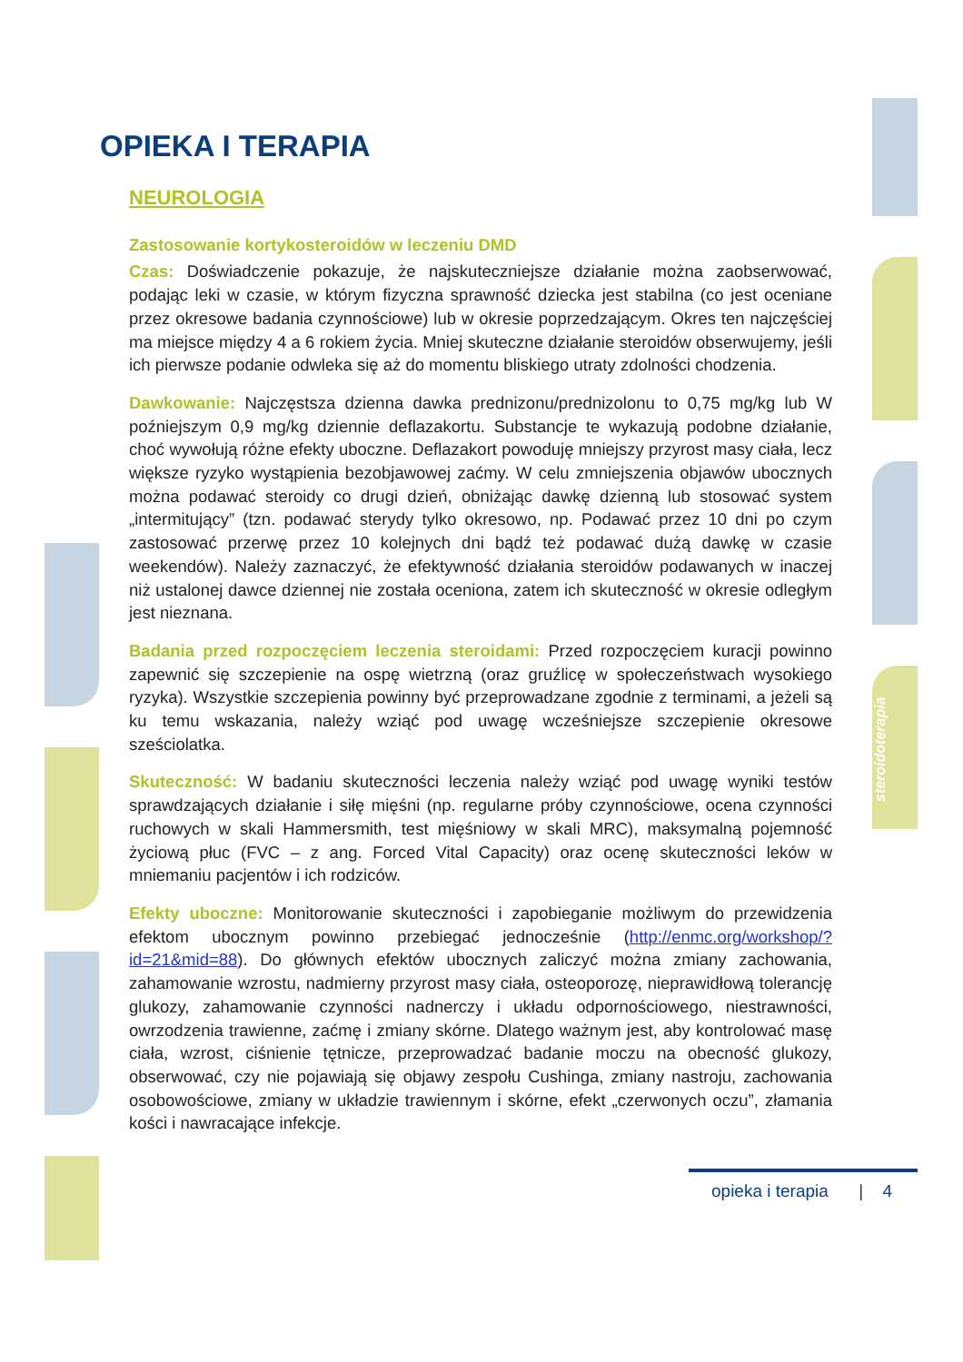OPIEKA I TERAPIA
NEUROLOGIA
Zastosowanie kortykosteroidów w leczeniu DMD
Czas: Doświadczenie pokazuje, że najskuteczniejsze działanie można zaobserwować, podając leki w czasie, w którym fizyczna sprawność dziecka jest stabilna (co jest oceniane przez okresowe badania czynnościowe) lub w okresie poprzedzającym. Okres ten najczęściej ma miejsce między 4 a 6 rokiem życia. Mniej skuteczne działanie steroidów obserwujemy, jeśli ich pierwsze podanie odwleka się aż do momentu bliskiego utraty zdolności chodzenia.
Dawkowanie: Najczęstsza dzienna dawka prednizonu/prednizolonu to 0,75 mg/kg lub W poźniejszym 0,9 mg/kg dziennie deflazakortu. Substancje te wykazują podobne działanie, choć wywołują różne efekty uboczne. Deflazakort powoduję mniejszy przyrost masy ciała, lecz większe ryzyko wystąpienia bezobjawowej zaćmy. W celu zmniejszenia objawów ubocznych można podawać steroidy co drugi dzień, obniżając dawkę dzienną lub stosować system „intermitujący” (tzn. podawać sterydy tylko okresowo, np. Podawać przez 10 dni po czym zastosować przerwę przez 10 kolejnych dni bądź też podawać dużą dawkę w czasie weekendów). Należy zaznaczyć, że efektywność działania steroidów podawanych w inaczej niż ustalonej dawce dziennej nie została oceniona, zatem ich skuteczność w okresie odległym jest nieznana.
Badania przed rozpoczęciem leczenia steroidami: Przed rozpoczęciem kuracji powinno zapewnić się szczepienie na ospę wietrzną (oraz gruźlicę w społeczeństwach wysokiego ryzyka). Wszystkie szczepienia powinny być przeprowadzane zgodnie z terminami, a jeżeli są ku temu wskazania, należy wziąć pod uwagę wcześniejsze szczepienie okresowe sześciolatka.
Skuteczność: W badaniu skuteczności leczenia należy wziąć pod uwagę wyniki testów sprawdzających działanie i siłę mięśni (np. regularne próby czynnościowe, ocena czynności ruchowych w skali Hammersmith, test mięśniowy w skali MRC), maksymalną pojemność życiową płuc (FVC – z ang. Forced Vital Capacity) oraz ocenę skuteczności leków w mniemaniu pacjentów i ich rodziców.
Efekty uboczne: Monitorowanie skuteczności i zapobieganie możliwym do przewidzenia efektom ubocznym powinno przebiegać jednocześnie (http://enmc.org/workshop/?id=21&mid=88). Do głównych efektów ubocznych zaliczyć można zmiany zachowania, zahamowanie wzrostu, nadmierny przyrost masy ciała, osteoporozę, nieprawidłową tolerancję glukozy, zahamowanie czynności nadnerczy i układu odpornościowego, niestrawności, owrzodzenia trawienne, zaćmę i zmiany skórne. Dlatego ważnym jest, aby kontrolować masę ciała, wzrost, ciśnienie tętnicze, przeprowadzać badanie moczu na obecność glukozy, obserwować, czy nie pojawiają się objawy zespołu Cushinga, zmiany nastroju, zachowania osobowościowe, zmiany w układzie trawiennym i skórne, efekt „czerwonych oczu”, złamania kości i nawracające infekcje.
steroidoterapia
opieka i terapia | 4